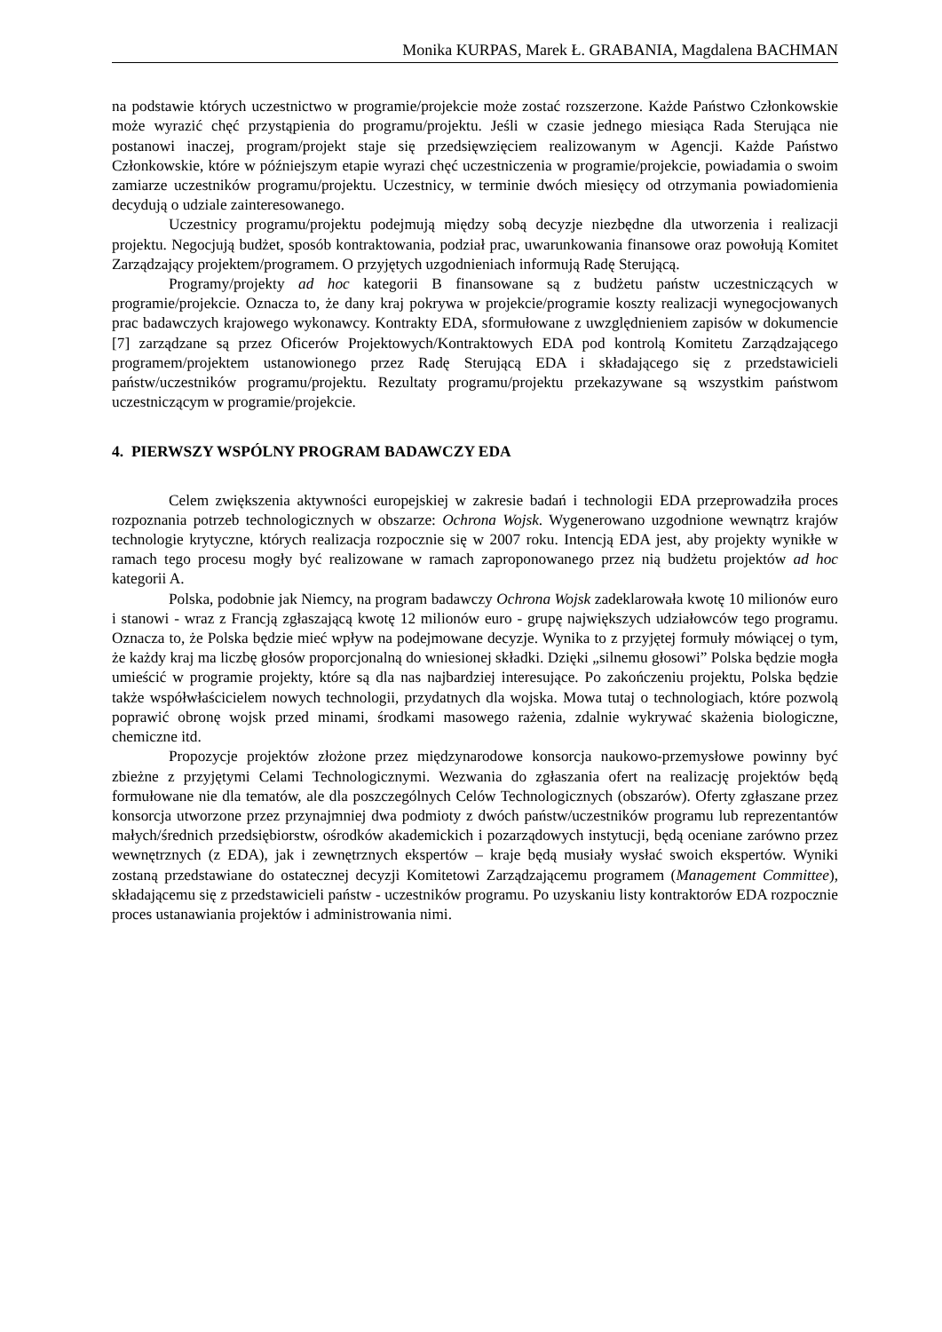Monika KURPAS, Marek Ł. GRABANIA, Magdalena BACHMAN
na podstawie których uczestnictwo w programie/projekcie może zostać rozszerzone. Każde Państwo Członkowskie może wyrazić chęć przystąpienia do programu/projektu. Jeśli w czasie jednego miesiąca Rada Sterująca nie postanowi inaczej, program/projekt staje się przedsięwzięciem realizowanym w Agencji. Każde Państwo Członkowskie, które w późniejszym etapie wyrazi chęć uczestniczenia w programie/projekcie, powiadamia o swoim zamiarze uczestników programu/projektu. Uczestnicy, w terminie dwóch miesięcy od otrzymania powiadomienia decydują o udziale zainteresowanego.
Uczestnicy programu/projektu podejmują między sobą decyzje niezbędne dla utworzenia i realizacji projektu. Negocjują budżet, sposób kontraktowania, podział prac, uwarunkowania finansowe oraz powołują Komitet Zarządzający projektem/programem. O przyjętych uzgodnieniach informują Radę Sterującą.
Programy/projekty ad hoc kategorii B finansowane są z budżetu państw uczestniczących w programie/projekcie. Oznacza to, że dany kraj pokrywa w projekcie/programie koszty realizacji wynegocjowanych prac badawczych krajowego wykonawcy. Kontrakty EDA, sformułowane z uwzględnieniem zapisów w dokumencie [7] zarządzane są przez Oficerów Projektowych/Kontraktowych EDA pod kontrolą Komitetu Zarządzającego programem/projektem ustanowionego przez Radę Sterującą EDA i składającego się z przedstawicieli państw/uczestników programu/projektu. Rezultaty programu/projektu przekazywane są wszystkim państwom uczestniczącym w programie/projekcie.
4. PIERWSZY WSPÓLNY PROGRAM BADAWCZY EDA
Celem zwiększenia aktywności europejskiej w zakresie badań i technologii EDA przeprowadziła proces rozpoznania potrzeb technologicznych w obszarze: Ochrona Wojsk. Wygenerowano uzgodnione wewnątrz krajów technologie krytyczne, których realizacja rozpocznie się w 2007 roku. Intencją EDA jest, aby projekty wynikłe w ramach tego procesu mogły być realizowane w ramach zaproponowanego przez nią budżetu projektów ad hoc kategorii A.
Polska, podobnie jak Niemcy, na program badawczy Ochrona Wojsk zadeklarowała kwotę 10 milionów euro i stanowi - wraz z Francją zgłaszającą kwotę 12 milionów euro - grupę największych udziałowców tego programu. Oznacza to, że Polska będzie mieć wpływ na podejmowane decyzje. Wynika to z przyjętej formuły mówiącej o tym, że każdy kraj ma liczbę głosów proporcjonalną do wniesionej składki. Dzięki „silnemu głosowi” Polska będzie mogła umieścić w programie projekty, które są dla nas najbardziej interesujące. Po zakończeniu projektu, Polska będzie także współwłaścicielem nowych technologii, przydatnych dla wojska. Mowa tutaj o technologiach, które pozwolą poprawić obronę wojsk przed minami, środkami masowego rażenia, zdalnie wykrywać skażenia biologiczne, chemiczne itd.
Propozycje projektów złożone przez międzynarodowe konsorcja naukowo-przemysłowe powinny być zbieżne z przyjętymi Celami Technologicznymi. Wezwania do zgłaszania ofert na realizację projektów będą formułowane nie dla tematów, ale dla poszczególnych Celów Technologicznych (obszarów). Oferty zgłaszane przez konsorcja utworzone przez przynajmniej dwa podmioty z dwóch państw/uczestników programu lub reprezentantów małych/średnich przedsiębiorstw, ośrodków akademickich i pozarządowych instytucji, będą oceniane zarówno przez wewnętrznych (z EDA), jak i zewnętrznych ekspertów – kraje będą musiały wysłać swoich ekspertów. Wyniki zostaną przedstawiane do ostatecznej decyzji Komitetowi Zarządzającemu programem (Management Committee), składającemu się z przedstawicieli państw - uczestników programu. Po uzyskaniu listy kontraktorów EDA rozpocznie proces ustanawiania projektów i administrowania nimi.